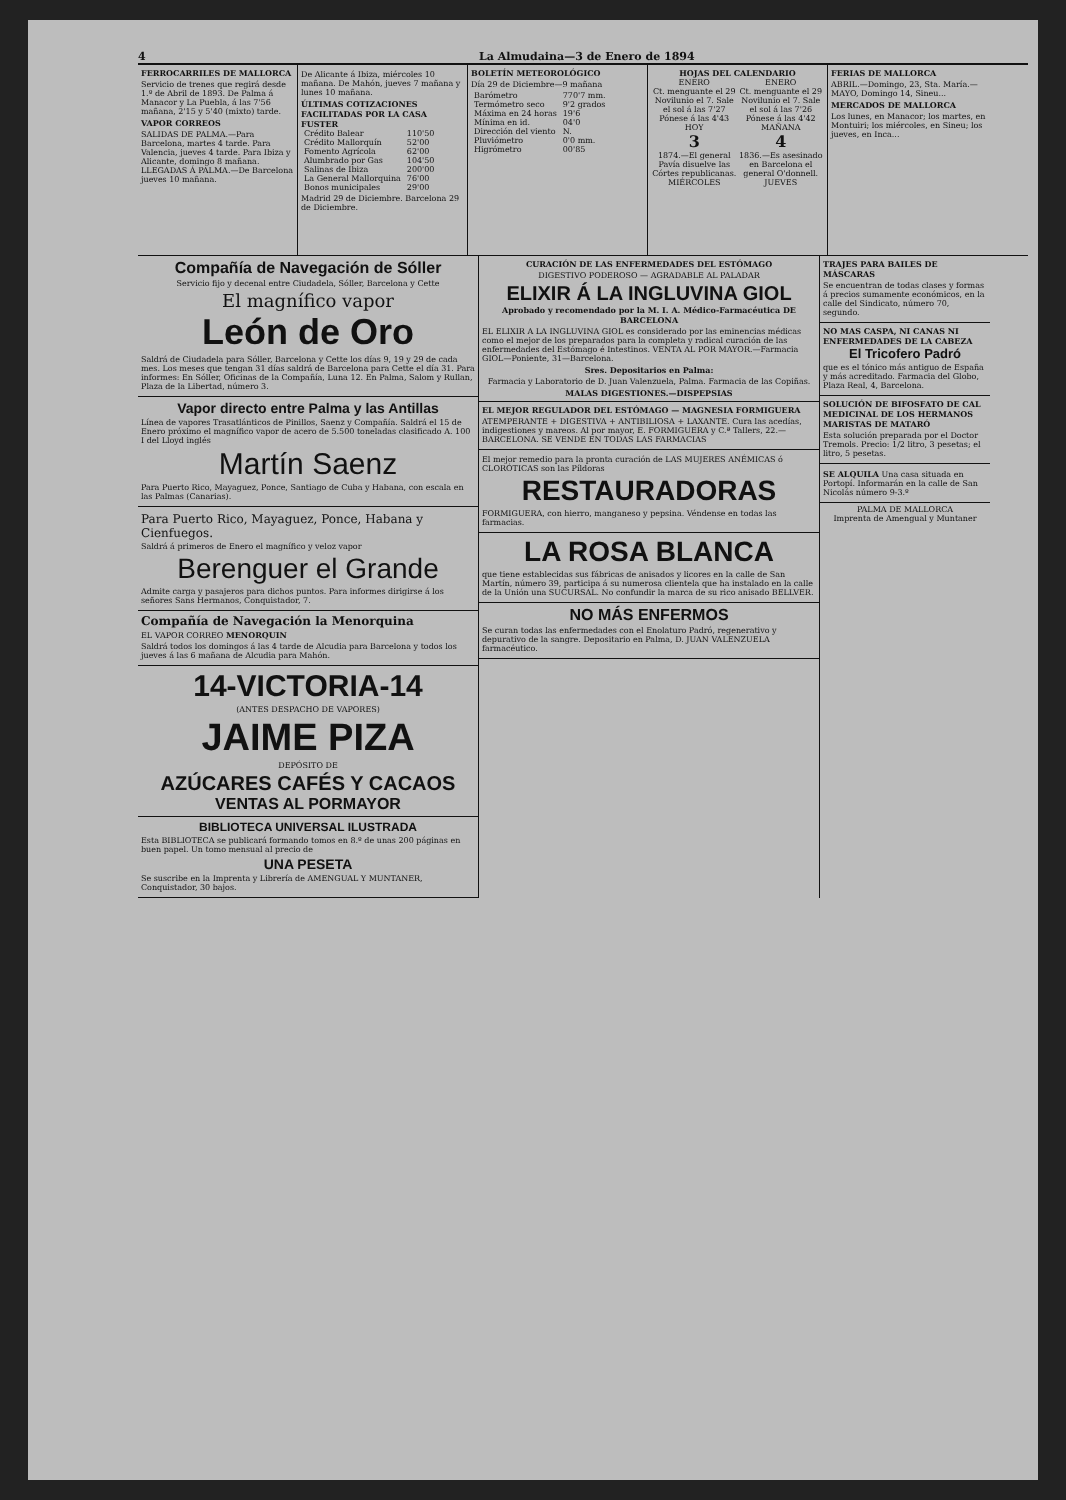4 La Almudaina—3 de Enero de 1894
FERROCARRILES DE MALLORCA
Servicio de trenes que regirá desde 1.º de Abril de 1893. De Palma á Manacor y La Puebla, á las 7'56 mañana, 2'15 y 5'40 (mixto) tarde.
VAPOR CORREOS
SALIDAS DE PALMA.—Para Barcelona, martes 4 tarde. Para Valencia, jueves 4 tarde. Para Ibiza y Alicante, domingo 8 mañana. LLEGADAS Á PALMA.—De Barcelona jueves 10 mañana.
De Alicante á Ibiza, miércoles 10 mañana. De Mahón, jueves 7 mañana y lunes 10 mañana.
ÚLTIMAS COTIZACIONES FACILITADAS POR LA CASA FUSTER
| Crédito Balear | 110'50 |
| Crédito Mallorquín | 52'00 |
| Fomento Agrícola | 62'00 |
| Alumbrado por Gas | 104'50 |
| Salinas de Ibiza | 200'00 |
| La General Mallorquina | 76'00 |
| Bonos municipales | 29'00 |
Madrid 29 de Diciembre. Barcelona 29 de Diciembre.
BOLETÍN METEOROLÓGICO
Día 29 de Diciembre—9 mañana
| Barómetro | 770'7 mm. |
| Termómetro seco | 9'2 grados |
| Máxima en 24 horas | 19'6 |
| Mínima en id. | 04'0 |
| Dirección del viento | N. |
| Pluviómetro | 0'0 mm. |
| Higrómetro | 00'85 |
HOJAS DEL CALENDARIO
ENERO
Ct. menguante el 29 Novilunio el 7. Sale el sol á las 7'27 Pónese á las 4'43
HOY
3
1874.—El general Pavía disuelve las Córtes republicanas. MIÉRCOLES
ENERO
Ct. menguante el 29 Novilunio el 7. Sale el sol á las 7'26 Pónese á las 4'42
MAÑANA
4
1836.—Es asesinado en Barcelona el general O'donnell. JUEVES
FERIAS DE MALLORCA
ABRIL.—Domingo, 23, Sta. María.—MAYO, Domingo 14, Sineu...
MERCADOS DE MALLORCA
Los lunes, en Manacor; los martes, en Montuiri; los miércoles, en Sineu; los jueves, en Inca...
Compañía de Navegación de Sóller
Servicio fijo y decenal entre Ciudadela, Sóller, Barcelona y Cette
El magnífico vapor
León de Oro
Saldrá de Ciudadela para Sóller, Barcelona y Cette los días 9, 19 y 29 de cada mes. Los meses que tengan 31 días saldrá de Barcelona para Cette el día 31. Para informes: En Sóller, Oficinas de la Compañía, Luna 12. En Palma, Salom y Rullan, Plaza de la Libertad, número 3.
Vapor directo entre Palma y las Antillas
Línea de vapores Trasatlánticos de Pinillos, Saenz y Compañía. Saldrá el 15 de Enero próximo el magnífico vapor de acero de 5.500 toneladas clasificado A. 100 I del Lloyd inglés
Martín Saenz
Para Puerto Rico, Mayaguez, Ponce, Santiago de Cuba y Habana, con escala en las Palmas (Canarias).
Para Puerto Rico, Mayaguez, Ponce, Habana y Cienfuegos.
Saldrá á primeros de Enero el magnífico y veloz vapor
Berenguer el Grande
Admite carga y pasajeros para dichos puntos. Para informes dirigirse á los señores Sans Hermanos, Conquistador, 7.
Compañía de Navegación la Menorquina
EL VAPOR CORREO MENORQUIN
Saldrá todos los domingos á las 4 tarde de Alcudia para Barcelona y todos los jueves á las 6 mañana de Alcudia para Mahón.
14-VICTORIA-14
(ANTES DESPACHO DE VAPORES)
JAIME PIZA
DEPÓSITO DE
AZÚCARES CAFÉS Y CACAOS
VENTAS AL PORMAYOR
BIBLIOTECA UNIVERSAL ILUSTRADA
Esta BIBLIOTECA se publicará formando tomos en 8.º de unas 200 páginas en buen papel. Un tomo mensual al precio de
UNA PESETA
Se suscribe en la Imprenta y Librería de AMENGUAL Y MUNTANER, Conquistador, 30 bajos.
CURACIÓN DE LAS ENFERMEDADES DEL ESTÓMAGO
DIGESTIVO PODEROSO — AGRADABLE AL PALADAR
ELIXIR Á LA INGLUVINA GIOL
Aprobado y recomendado por la M. I. A. Médico-Farmacéutica DE BARCELONA
EL ELIXIR A LA INGLUVINA GIOL es considerado por las eminencias médicas como el mejor de los preparados para la completa y radical curación de las enfermedades del Estómago é Intestinos. VENTA AL POR MAYOR.—Farmacia GIOL—Poniente, 31—Barcelona.
Sres. Depositarios en Palma:
Farmacia y Laboratorio de D. Juan Valenzuela, Palma. Farmacia de las Copiñas.
MALAS DIGESTIONES.—DISPEPSIAS
EL MEJOR REGULADOR DEL ESTÓMAGO — MAGNESIA FORMIGUERA
ATEMPERANTE + DIGESTIVA + ANTIBILIOSA + LAXANTE. Cura las acedías, indigestiones y mareos. Al por mayor, E. FORMIGUERA y C.ª Tallers, 22.—BARCELONA. SE VENDE EN TODAS LAS FARMACIAS
El mejor remedio para la pronta curación de LAS MUJERES ANÉMICAS ó CLORÓTICAS son las Píldoras
RESTAURADORAS
FORMIGUERA, con hierro, manganeso y pepsina. Véndense en todas las farmacias.
LA ROSA BLANCA
que tiene establecidas sus fábricas de anisados y licores en la calle de San Martín, número 39, participa á su numerosa clientela que ha instalado en la calle de la Unión una SUCURSAL. No confundir la marca de su rico anisado BELLVER.
NO MÁS ENFERMOS
Se curan todas las enfermedades con el Enolaturo Padró, regenerativo y depurativo de la sangre. Depositario en Palma, D. JUAN VALENZUELA farmacéutico.
TRAJES PARA BAILES DE MÁSCARAS
Se encuentran de todas clases y formas á precios sumamente económicos, en la calle del Sindicato, número 70, segundo.
NO MAS CASPA, NI CANAS NI ENFERMEDADES DE LA CABEZA
El Tricofero Padró
que es el tónico más antiguo de España y más acreditado. Farmacia del Globo, Plaza Real, 4, Barcelona.
SOLUCIÓN DE BIFOSFATO DE CAL MEDICINAL DE LOS HERMANOS MARISTAS DE MATARÓ
Esta solución preparada por el Doctor Tremols. Precio: 1/2 litro, 3 pesetas; el litro, 5 pesetas.
SE ALQUILA Una casa situada en Portopí. Informarán en la calle de San Nicolás número 9-3.º
PALMA DE MALLORCA
Imprenta de Amengual y Muntaner